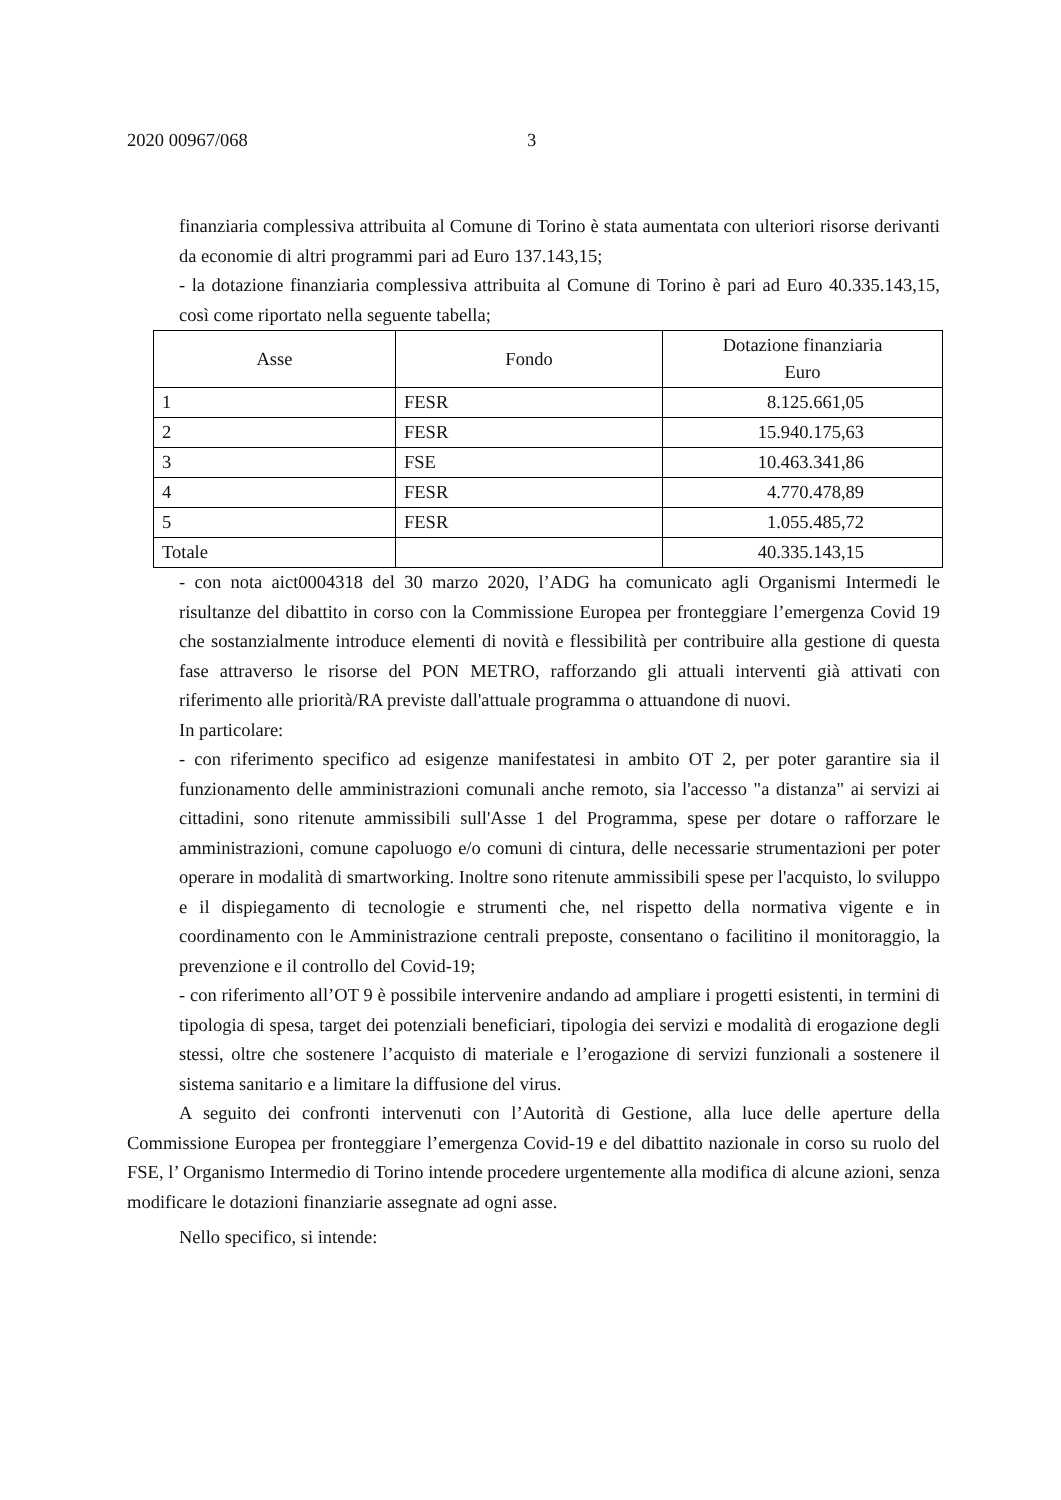2020 00967/068 3
finanziaria complessiva attribuita al Comune di Torino è stata aumentata con ulteriori risorse derivanti da economie di altri programmi pari ad Euro 137.143,15;
- la dotazione finanziaria complessiva attribuita al Comune di Torino è pari ad Euro 40.335.143,15, così come riportato nella seguente tabella;
| Asse | Fondo | Dotazione finanziaria Euro |
| --- | --- | --- |
| 1 | FESR | 8.125.661,05 |
| 2 | FESR | 15.940.175,63 |
| 3 | FSE | 10.463.341,86 |
| 4 | FESR | 4.770.478,89 |
| 5 | FESR | 1.055.485,72 |
| Totale | | 40.335.143,15 |
- con nota aict0004318 del 30 marzo 2020, l’ADG ha comunicato agli Organismi Intermedi le risultanze del dibattito in corso con la Commissione Europea per fronteggiare l’emergenza Covid 19 che sostanzialmente introduce elementi di novità e flessibilità per contribuire alla gestione di questa fase attraverso le risorse del PON METRO, rafforzando gli attuali interventi già attivati con riferimento alle priorità/RA previste dall'attuale programma o attuandone di nuovi.
In particolare:
- con riferimento specifico ad esigenze manifestatesi in ambito OT 2, per poter garantire sia il funzionamento delle amministrazioni comunali anche remoto, sia l'accesso "a distanza" ai servizi ai cittadini, sono ritenute ammissibili sull'Asse 1 del Programma, spese per dotare o rafforzare le amministrazioni, comune capoluogo e/o comuni di cintura, delle necessarie strumentazioni per poter operare in modalità di smartworking. Inoltre sono ritenute ammissibili spese per l'acquisto, lo sviluppo e il dispiegamento di tecnologie e strumenti che, nel rispetto della normativa vigente e in coordinamento con le Amministrazione centrali preposte, consentano o facilitino il monitoraggio, la prevenzione e il controllo del Covid-19;
- con riferimento all’OT 9 è possibile intervenire andando ad ampliare i progetti esistenti, in termini di tipologia di spesa, target dei potenziali beneficiari, tipologia dei servizi e modalità di erogazione degli stessi, oltre che sostenere l’acquisto di materiale e l’erogazione di servizi funzionali a sostenere il sistema sanitario e a limitare la diffusione del virus.
A seguito dei confronti intervenuti con l’Autorità di Gestione, alla luce delle aperture della Commissione Europea per fronteggiare l’emergenza Covid-19 e del dibattito nazionale in corso su ruolo del FSE, l’ Organismo Intermedio di Torino intende procedere urgentemente alla modifica di alcune azioni, senza modificare le dotazioni finanziarie assegnate ad ogni asse.
Nello specifico, si intende: